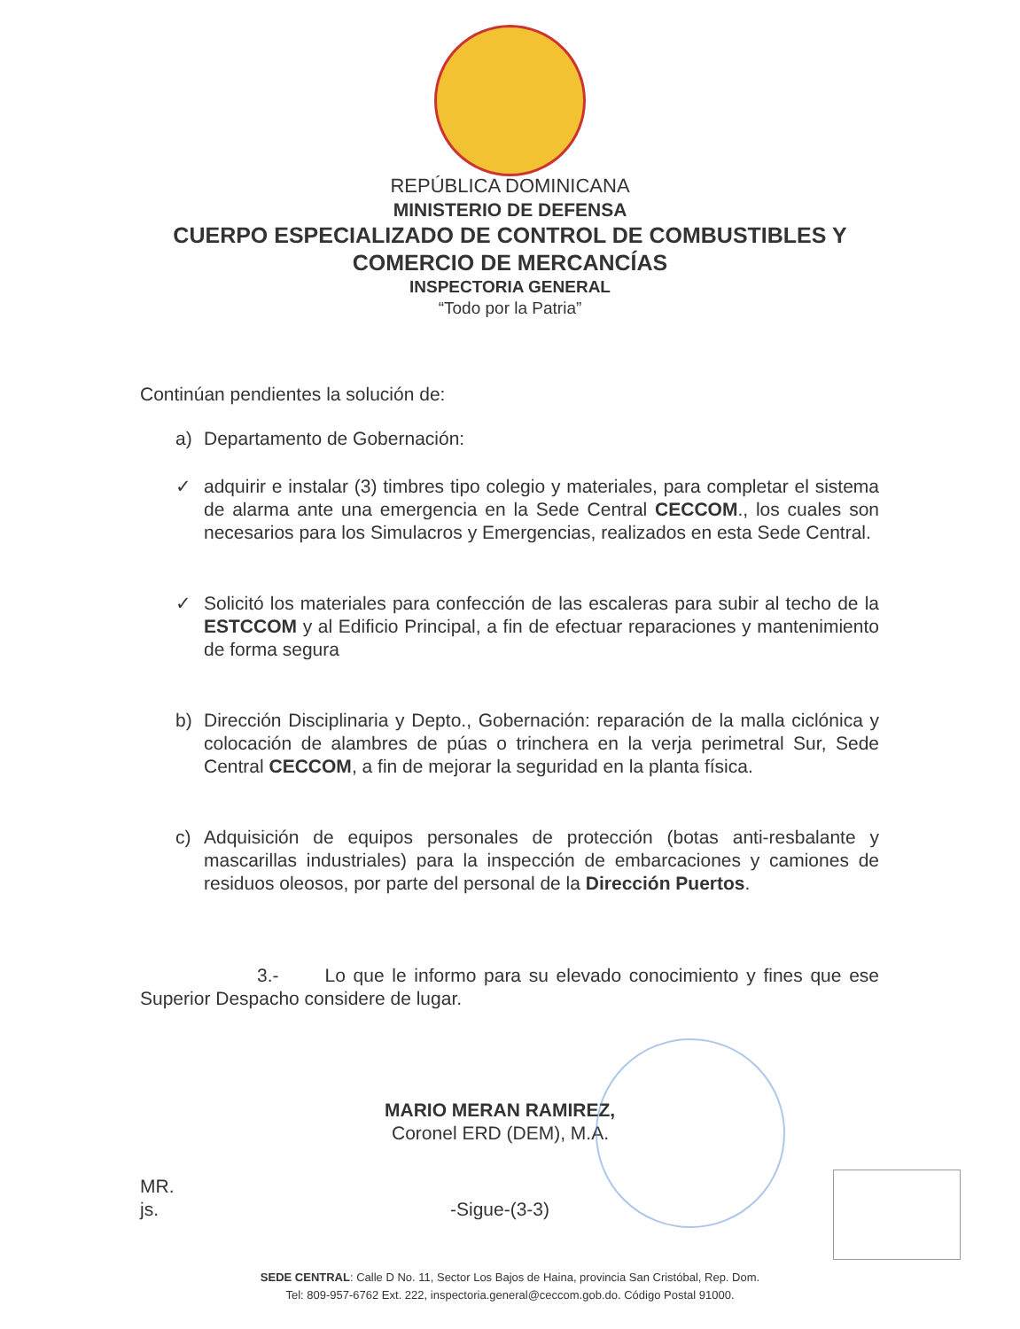REPÚBLICA DOMINICANA
MINISTERIO DE DEFENSA
CUERPO ESPECIALIZADO DE CONTROL DE COMBUSTIBLES Y
COMERCIO DE MERCANCÍAS
INSPECTORIA GENERAL
“Todo por la Patria”
Continúan pendientes la solución de:
a) Departamento de Gobernación:
✓ adquirir e instalar (3) timbres tipo colegio y materiales, para completar el sistema de alarma ante una emergencia en la Sede Central CECCOM., los cuales son necesarios para los Simulacros y Emergencias, realizados en esta Sede Central.
✓ Solicitó los materiales para confección de las escaleras para subir al techo de la ESTCCOM y al Edificio Principal, a fin de efectuar reparaciones y mantenimiento de forma segura
b) Dirección Disciplinaria y Depto., Gobernación: reparación de la malla ciclónica y colocación de alambres de púas o trinchera en la verja perimetral Sur, Sede Central CECCOM, a fin de mejorar la seguridad en la planta física.
c) Adquisición de equipos personales de protección (botas anti-resbalante y mascarillas industriales) para la inspección de embarcaciones y camiones de residuos oleosos, por parte del personal de la Dirección Puertos.
3.- Lo que le informo para su elevado conocimiento y fines que ese Superior Despacho considere de lugar.
MARIO MERAN RAMIREZ,
Coronel ERD (DEM), M.A.
MR.
js.
-Sigue-(3-3)
SEDE CENTRAL: Calle D No. 11, Sector Los Bajos de Haina, provincia San Cristóbal, Rep. Dom.
Tel: 809-957-6762 Ext. 222, inspectoria.general@ceccom.gob.do. Código Postal 91000.